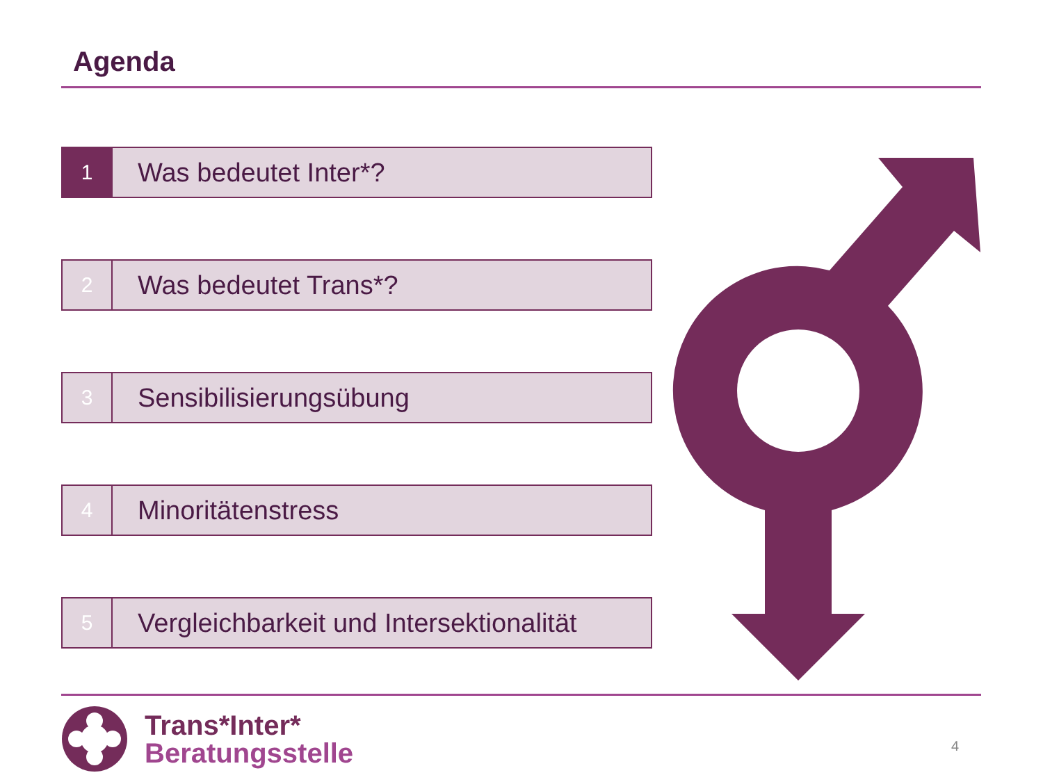Agenda
1
Was bedeutet Inter*?
2
Was bedeutet Trans*?
3
Sensibilisierungsübung
4
Minoritätenstress
5
Vergleichbarkeit und Intersektionalität
Trans*Inter*
Beratungsstelle
4